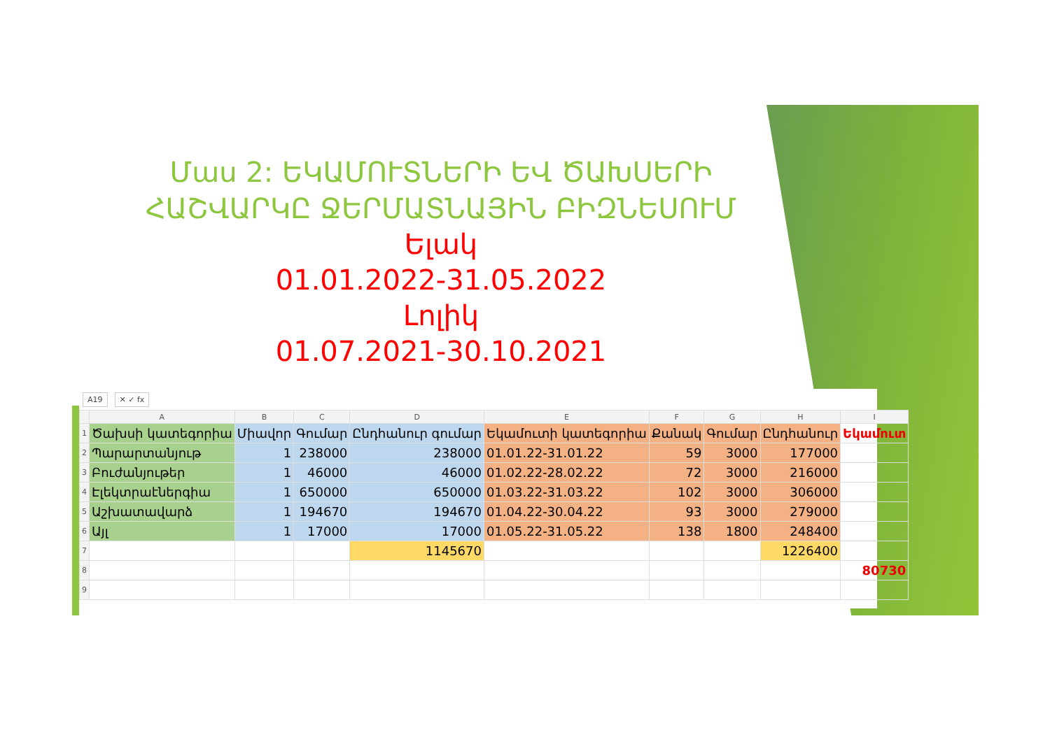Մաս 2: ԵԿԱՄՈՒՏՆԵՐԻ ԵՎ ԾԱԽՍԵՐԻ ՀԱՇՎԱՐԿԸ ՋԵՐՄԱՏՆԱՅԻՆ ԲԻԶՆԵՍՈՒՄ
Ելակ
01.01.2022-31.05.2022
Լոլիկ
01.07.2021-30.10.2021
A19 ✕ ✓ fx
| | A | B | C | D | E | F | G | H | I |
| --- | --- | --- | --- | --- | --- | --- | --- | --- | --- |
| 1 | Ծախսի կատեգորիա | Միավոր | Գումար | Ընդհանուր գումար | Եկամուտի կատեգորիա | Քանակ | Գումար | Ընդհանուր | Եկամուտ |
| 2 | Պարարտանյութ | 1 | 238000 | 238000 | 01.01.22-31.01.22 | 59 | 3000 | 177000 | |
| 3 | Բուժանյութեր | 1 | 46000 | 46000 | 01.02.22-28.02.22 | 72 | 3000 | 216000 | |
| 4 | Էլեկտրաէներգիա | 1 | 650000 | 650000 | 01.03.22-31.03.22 | 102 | 3000 | 306000 | |
| 5 | Աշխատավարձ | 1 | 194670 | 194670 | 01.04.22-30.04.22 | 93 | 3000 | 279000 | |
| 6 | Այլ | 1 | 17000 | 17000 | 01.05.22-31.05.22 | 138 | 1800 | 248400 | |
| 7 | | | | 1145670 | | | | 1226400 | |
| 8 | | | | | | | | | 80730 |
| 9 | | | | | | | | | |